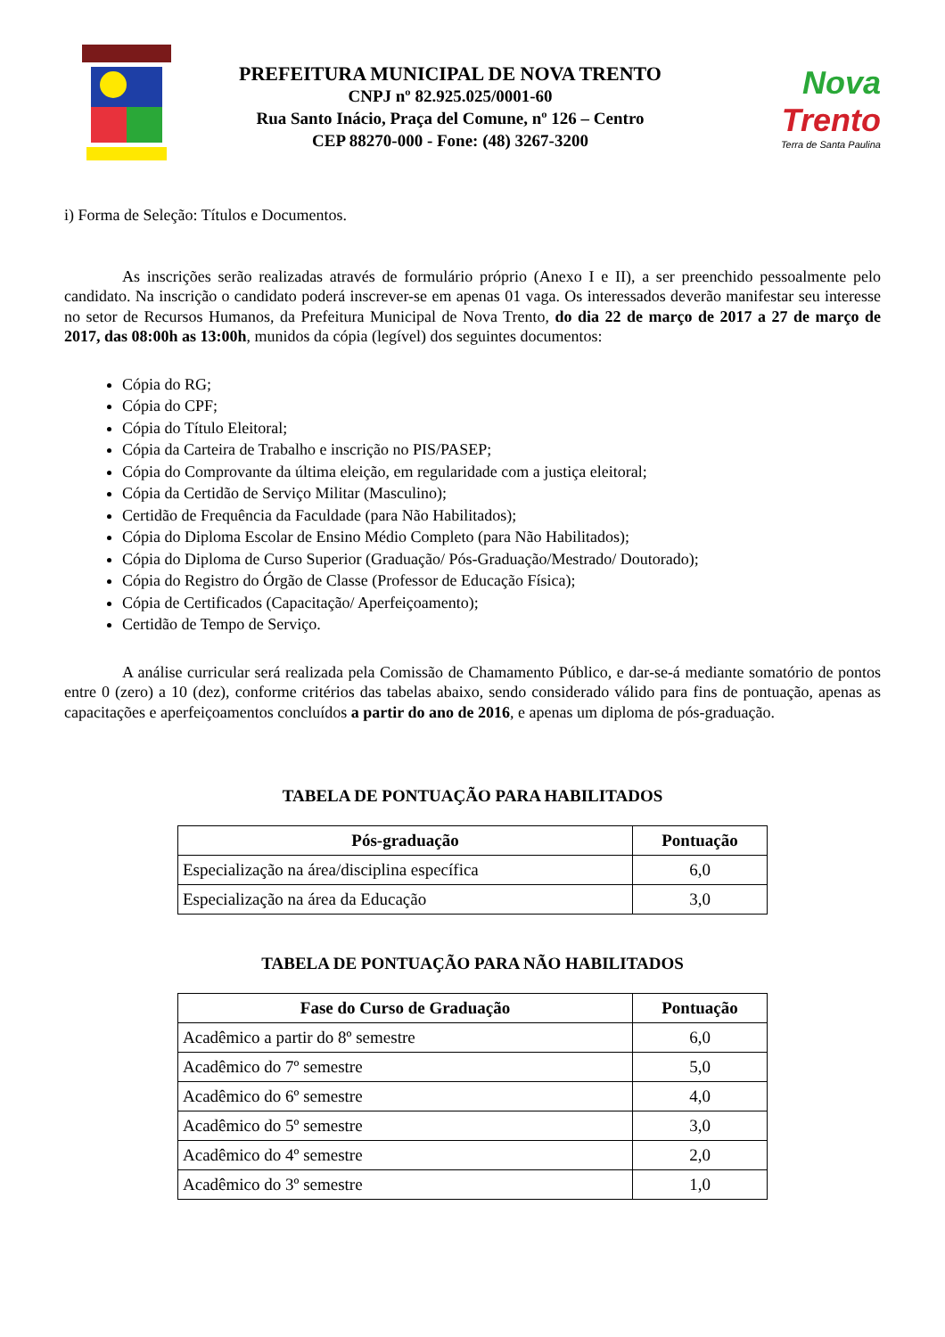PREFEITURA MUNICIPAL DE NOVA TRENTO
CNPJ nº 82.925.025/0001-60
Rua Santo Inácio, Praça del Comune, nº 126 – Centro
CEP 88270-000 - Fone: (48) 3267-3200
Nova
Trento
Terra de Santa Paulina
i) Forma de Seleção: Títulos e Documentos.
As inscrições serão realizadas através de formulário próprio (Anexo I e II), a ser preenchido pessoalmente pelo candidato. Na inscrição o candidato poderá inscrever-se em apenas 01 vaga. Os interessados deverão manifestar seu interesse no setor de Recursos Humanos, da Prefeitura Municipal de Nova Trento, do dia 22 de março de 2017 a 27 de março de 2017, das 08:00h as 13:00h, munidos da cópia (legível) dos seguintes documentos:
Cópia do RG;
Cópia do CPF;
Cópia do Título Eleitoral;
Cópia da Carteira de Trabalho e inscrição no PIS/PASEP;
Cópia do Comprovante da última eleição, em regularidade com a justiça eleitoral;
Cópia da Certidão de Serviço Militar (Masculino);
Certidão de Frequência da Faculdade (para Não Habilitados);
Cópia do Diploma Escolar de Ensino Médio Completo (para Não Habilitados);
Cópia do Diploma de Curso Superior (Graduação/ Pós-Graduação/Mestrado/ Doutorado);
Cópia do Registro do Órgão de Classe (Professor de Educação Física);
Cópia de Certificados (Capacitação/ Aperfeiçoamento);
Certidão de Tempo de Serviço.
A análise curricular será realizada pela Comissão de Chamamento Público, e dar-se-á mediante somatório de pontos entre 0 (zero) a 10 (dez), conforme critérios das tabelas abaixo, sendo considerado válido para fins de pontuação, apenas as capacitações e aperfeiçoamentos concluídos a partir do ano de 2016, e apenas um diploma de pós-graduação.
TABELA DE PONTUAÇÃO PARA HABILITADOS
| Pós-graduação | Pontuação |
| --- | --- |
| Especialização na área/disciplina específica | 6,0 |
| Especialização na área da Educação | 3,0 |
TABELA DE PONTUAÇÃO PARA NÃO HABILITADOS
| Fase do Curso de Graduação | Pontuação |
| --- | --- |
| Acadêmico a partir do 8º semestre | 6,0 |
| Acadêmico do 7º semestre | 5,0 |
| Acadêmico do 6º semestre | 4,0 |
| Acadêmico do 5º semestre | 3,0 |
| Acadêmico do 4º semestre | 2,0 |
| Acadêmico do 3º semestre | 1,0 |